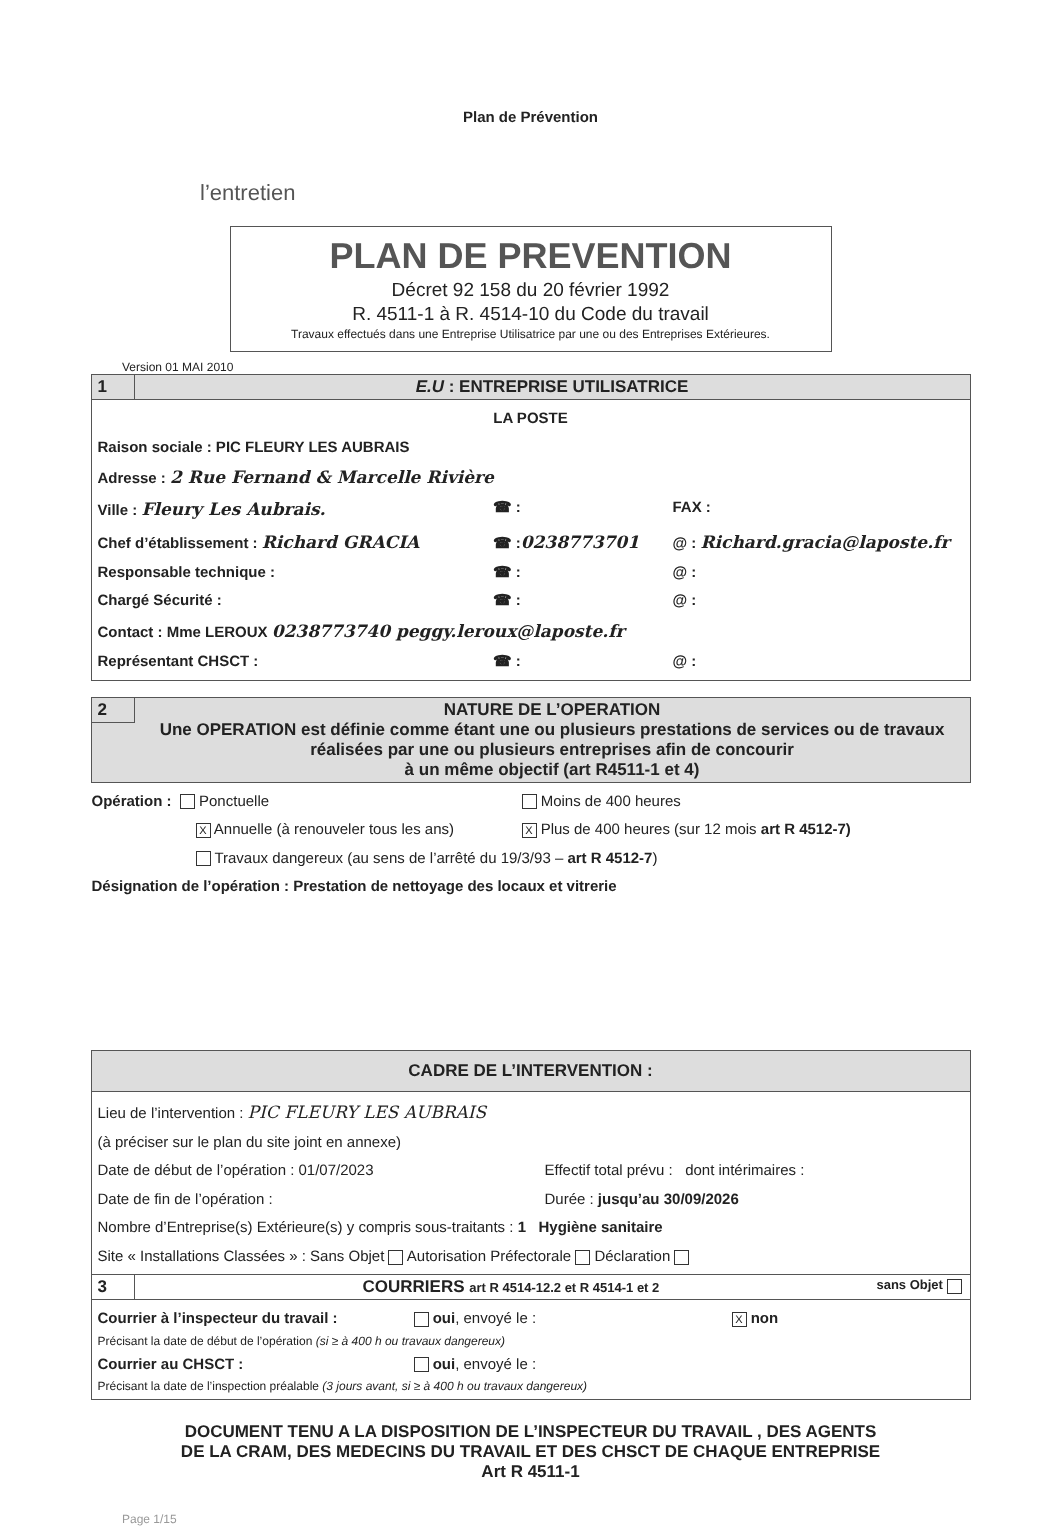Plan de Prévention
l’entretien
PLAN DE PREVENTION
Décret 92 158 du 20 février 1992
R. 4511-1 à R. 4514-10 du Code du travail
Travaux effectués dans une Entreprise Utilisatrice par une ou des Entreprises Extérieures.
Version 01 MAI 2010
1 E.U : ENTREPRISE UTILISATRICE
LA POSTE
Raison sociale : PIC FLEURY LES AUBRAIS
Adresse : 2 Rue Fernand & Marcelle Rivière
Ville : Fleury Les Aubrais. ☎ : FAX :
Chef d’établissement : Richard GRACIA ☎ :0238773701 @ : Richard.gracia@laposte.fr
Responsable technique : ☎ : @ :
Chargé Sécurité : ☎ : @ :
Contact : Mme LEROUX 0238773740 peggy.leroux@laposte.fr
Représentant CHSCT : ☎ : @ :
2 NATURE DE L’OPERATION
Une OPERATION est définie comme étant une ou plusieurs prestations de services ou de travaux réalisées par une ou plusieurs entreprises afin de concourir
à un même objectif (art R4511-1 et 4)
Opération : Ponctuelle Moins de 400 heures
X Annuelle (à renouveler tous les ans)
X Plus de 400 heures (sur 12 mois art R 4512-7)
Travaux dangereux (au sens de l’arrêté du 19/3/93 – art R 4512-7)
Désignation de l’opération : Prestation de nettoyage des locaux et vitrerie
CADRE DE L’INTERVENTION :
Lieu de l’intervention : PIC FLEURY LES AUBRAIS
(à préciser sur le plan du site joint en annexe)
Date de début de l’opération : 01/07/2023 Effectif total prévu : dont intérimaires :
Date de fin de l’opération : Durée : jusqu’au 30/09/2026
Nombre d’Entreprise(s) Extérieure(s) y compris sous-traitants : 1 Hygiène sanitaire
Site « Installations Classées » : Sans Objet Autorisation Préfectorale Déclaration
3 COURRIERS art R 4514-12.2 et R 4514-1 et 2 sans Objet
Courrier à l’inspecteur du travail :
oui, envoyé le :
X non
Précisant la date de début de l’opération (si ≥ à 400 h ou travaux dangereux)
Courrier au CHSCT : oui, envoyé le :
Précisant la date de l’inspection préalable (3 jours avant, si ≥ à 400 h ou travaux dangereux)
DOCUMENT TENU A LA DISPOSITION DE L’INSPECTEUR DU TRAVAIL , DES AGENTS
DE LA CRAM, DES MEDECINS DU TRAVAIL ET DES CHSCT DE CHAQUE ENTREPRISE
Art R 4511-1
Page 1/15